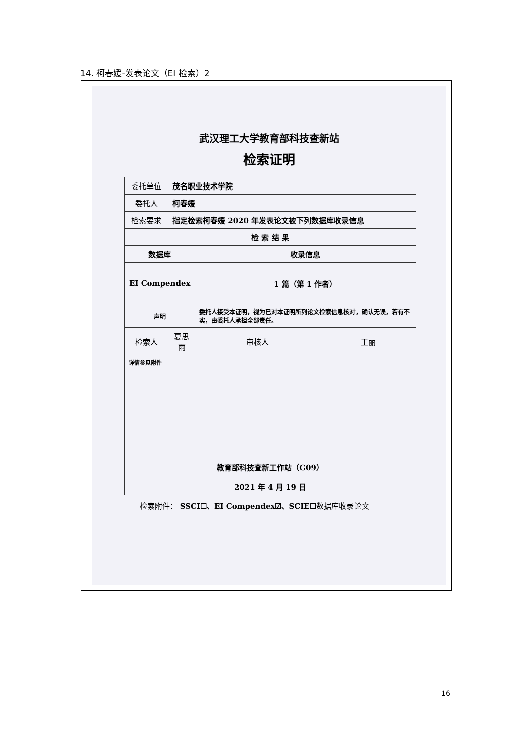14. 柯春媛-发表论文（EI 检索）2
武汉理工大学教育部科技查新站
检索证明
| 委托单位 | 茂名职业技术学院 | | |
| 委托人 | 柯春媛 | | |
| 检索要求 | 指定检索柯春媛 2020 年发表论文被下列数据库收录信息 | | |
| 检 索 结 果 | | | |
| 数据库 | | 收录信息 | |
| EI Compendex | | 1 篇（第 1 作者） | |
| 声明 | | 委托人接受本证明，视为已对本证明所列论文检索信息核对，确认无误，若有不实，由委托人承担全部责任。 | |
| 检索人 | 夏思雨 | 审核人 | 王丽 |
| 详情参见附件 教育部科技查新工作站（G09） 2021 年 4 月 19 日 | | | |
检索附件： SSCI☐、EI Compendex☑、SCIE☐数据库收录论文
16